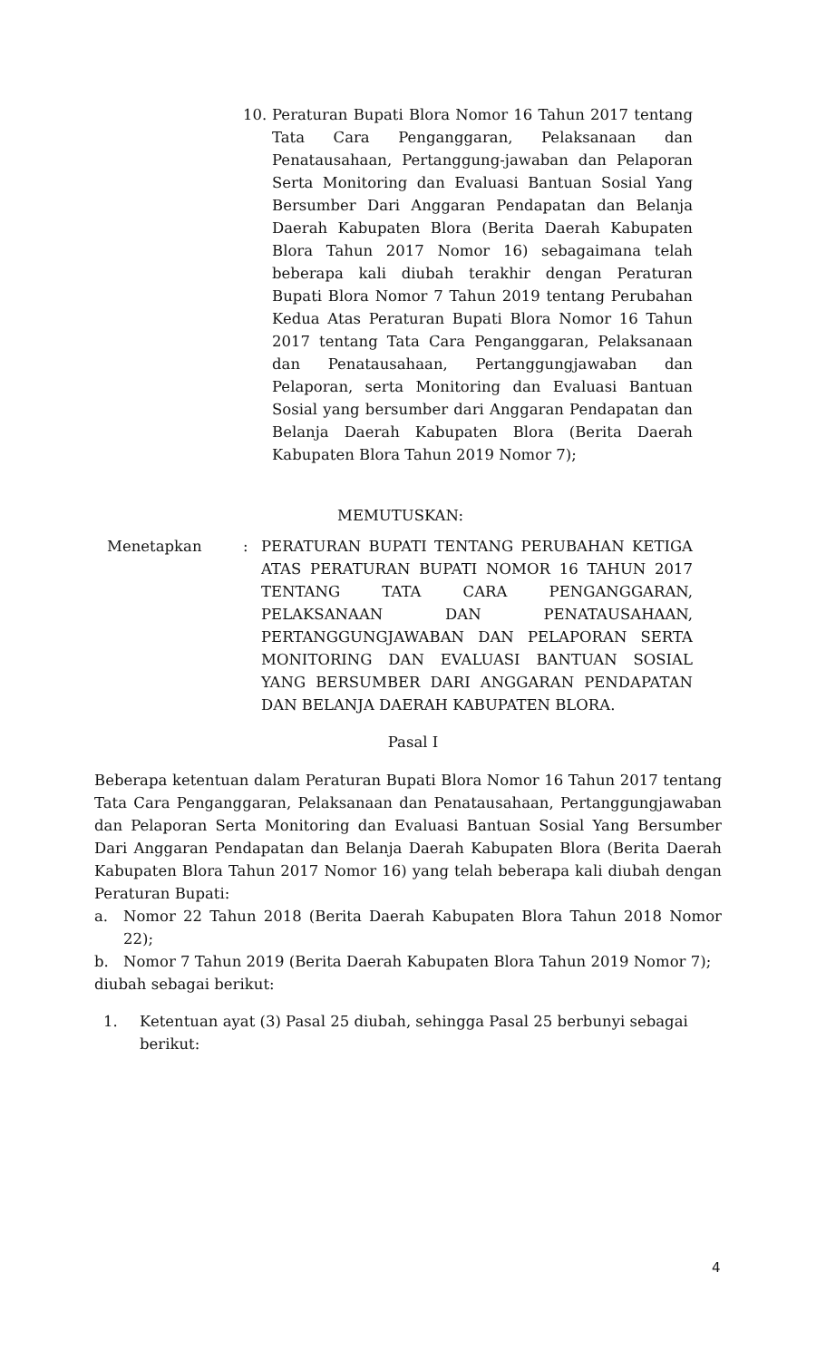10. Peraturan Bupati Blora Nomor 16 Tahun 2017 tentang Tata Cara Penganggaran, Pelaksanaan dan Penatausahaan, Pertanggung-jawaban dan Pelaporan Serta Monitoring dan Evaluasi Bantuan Sosial Yang Bersumber Dari Anggaran Pendapatan dan Belanja Daerah Kabupaten Blora (Berita Daerah Kabupaten Blora Tahun 2017 Nomor 16) sebagaimana telah beberapa kali diubah terakhir dengan Peraturan Bupati Blora Nomor 7 Tahun 2019 tentang Perubahan Kedua Atas Peraturan Bupati Blora Nomor 16 Tahun 2017 tentang Tata Cara Penganggaran, Pelaksanaan dan Penatausahaan, Pertanggungjawaban dan Pelaporan, serta Monitoring dan Evaluasi Bantuan Sosial yang bersumber dari Anggaran Pendapatan dan Belanja Daerah Kabupaten Blora (Berita Daerah Kabupaten Blora Tahun 2019 Nomor 7);
MEMUTUSKAN:
Menetapkan: PERATURAN BUPATI TENTANG PERUBAHAN KETIGA ATAS PERATURAN BUPATI NOMOR 16 TAHUN 2017 TENTANG TATA CARA PENGANGGARAN, PELAKSANAAN DAN PENATAUSAHAAN, PERTANGGUNGJAWABAN DAN PELAPORAN SERTA MONITORING DAN EVALUASI BANTUAN SOSIAL YANG BERSUMBER DARI ANGGARAN PENDAPATAN DAN BELANJA DAERAH KABUPATEN BLORA.
Pasal I
Beberapa ketentuan dalam Peraturan Bupati Blora Nomor 16 Tahun 2017 tentang Tata Cara Penganggaran, Pelaksanaan dan Penatausahaan, Pertanggungjawaban dan Pelaporan Serta Monitoring dan Evaluasi Bantuan Sosial Yang Bersumber Dari Anggaran Pendapatan dan Belanja Daerah Kabupaten Blora (Berita Daerah Kabupaten Blora Tahun 2017 Nomor 16) yang telah beberapa kali diubah dengan Peraturan Bupati:
a. Nomor 22 Tahun 2018 (Berita Daerah Kabupaten Blora Tahun 2018 Nomor 22);
b. Nomor 7 Tahun 2019 (Berita Daerah Kabupaten Blora Tahun 2019 Nomor 7);
diubah sebagai berikut:
1. Ketentuan ayat (3) Pasal 25 diubah, sehingga Pasal 25 berbunyi sebagai berikut:
4